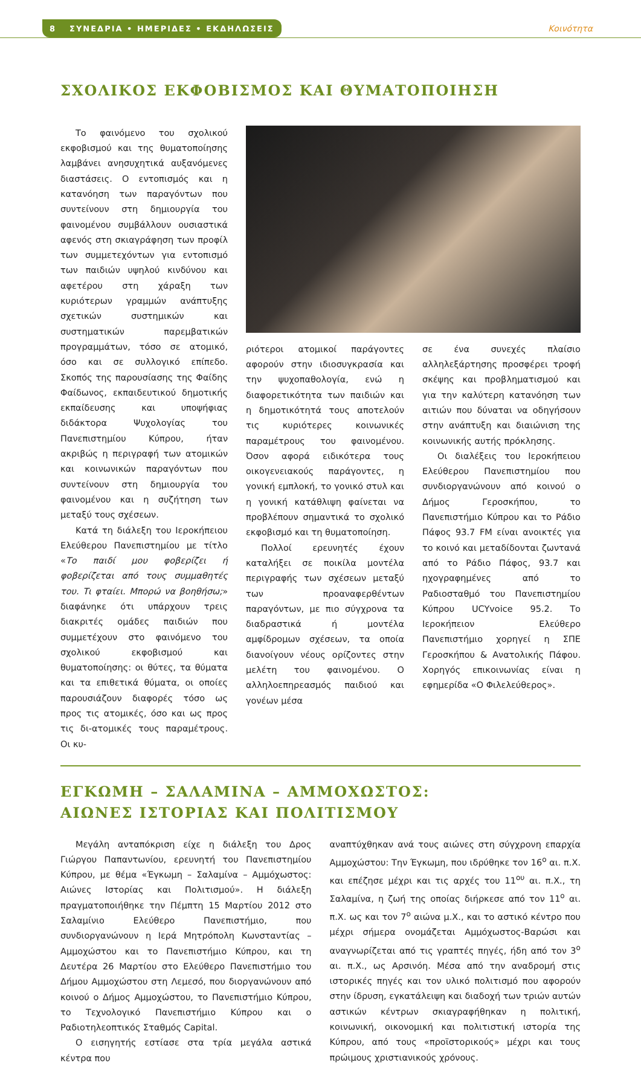8 ΣΥΝΕΔΡΙΑ • ΗΜΕΡΙΔΕΣ • ΕΚΔΗΛΩΣΕΙΣ
Κοινότητα
ΣΧΟΛΙΚΟΣ ΕΚΦΟΒΙΣΜΟΣ ΚΑΙ ΘΥΜΑΤΟΠΟΙΗΣΗ
Το φαινόμενο του σχολικού εκφοβισμού και της θυματοποίησης λαμβάνει ανησυχητικά αυξανόμενες διαστάσεις. Ο εντοπισμός και η κατανόηση των παραγόντων που συντείνουν στη δημιουργία του φαινομένου συμβάλλουν ουσιαστικά αφενός στη σκιαγράφηση των προφίλ των συμμετεχόντων για εντοπισμό των παιδιών υψηλού κινδύνου και αφετέρου στη χάραξη των κυριότερων γραμμών ανάπτυξης σχετικών συστημικών και συστηματικών παρεμβατικών προγραμμάτων, τόσο σε ατομικό, όσο και σε συλλογικό επίπεδο. Σκοπός της παρουσίασης της Φαίδης Φαίδωνος, εκπαιδευτικού δημοτικής εκπαίδευσης και υποψήφιας διδάκτορα Ψυχολογίας του Πανεπιστημίου Κύπρου, ήταν ακριβώς η περιγραφή των ατομικών και κοινωνικών παραγόντων που συντείνουν στη δημιουργία του φαινομένου και η συζήτηση των μεταξύ τους σχέσεων.
Κατά τη διάλεξη του Ιεροκήπειου Ελεύθερου Πανεπιστημίου με τίτλο «Το παιδί μου φοβερίζει ή φοβερίζεται από τους συμμαθητές του. Τι φταίει. Μπορώ να βοηθήσω;» διαφάνηκε ότι υπάρχουν τρεις διακριτές ομάδες παιδιών που συμμετέχουν στο φαινόμενο του σχολικού εκφοβισμού και θυματοποίησης: οι θύτες, τα θύματα και τα επιθετικά θύματα, οι οποίες παρουσιάζουν διαφορές τόσο ως προς τις ατομικές, όσο και ως προς τις δι-ατομικές τους παραμέτρους. Οι κυ-
ριότεροι ατομικοί παράγοντες αφορούν στην ιδιοσυγκρασία και την ψυχοπαθολογία, ενώ η διαφορετικότητα των παιδιών και η δημοτικότητά τους αποτελούν τις κυριότερες κοινωνικές παραμέτρους του φαινομένου. Όσον αφορά ειδικότερα τους οικογενειακούς παράγοντες, η γονική εμπλοκή, το γονικό στυλ και η γονική κατάθλιψη φαίνεται να προβλέπουν σημαντικά το σχολικό εκφοβισμό και τη θυματοποίηση.
Πολλοί ερευνητές έχουν καταλήξει σε ποικίλα μοντέλα περιγραφής των σχέσεων μεταξύ των προαναφερθέντων παραγόντων, με πιο σύγχρονα τα διαδραστικά ή μοντέλα αμφίδρομων σχέσεων, τα οποία διανοίγουν νέους ορίζοντες στην μελέτη του φαινομένου. Ο αλληλοεπηρεασμός παιδιού και γονέων μέσα
σε ένα συνεχές πλαίσιο αλληλεξάρτησης προσφέρει τροφή σκέψης και προβληματισμού και για την καλύτερη κατανόηση των αιτιών που δύναται να οδηγήσουν στην ανάπτυξη και διαιώνιση της κοινωνικής αυτής πρόκλησης.
Οι διαλέξεις του Ιεροκήπειου Ελεύθερου Πανεπιστημίου που συνδιοργανώνουν από κοινού ο Δήμος Γεροσκήπου, το Πανεπιστήμιο Κύπρου και το Ράδιο Πάφος 93.7 FM είναι ανοικτές για το κοινό και μεταδίδονται ζωντανά από το Ράδιο Πάφος, 93.7 και ηχογραφημένες από το Ραδιοσταθμό του Πανεπιστημίου Κύπρου UCYvoice 95.2. Το Ιεροκήπειον Ελεύθερο Πανεπιστήμιο χορηγεί η ΣΠΕ Γεροσκήπου & Ανατολικής Πάφου. Χορηγός επικοινωνίας είναι η εφημερίδα «Ο Φιλελεύθερος».
ΕΓΚΩΜΗ – ΣΑΛΑΜΙΝΑ – ΑΜΜΟΧΩΣΤΟΣ:
ΑΙΩΝΕΣ ΙΣΤΟΡΙΑΣ ΚΑΙ ΠΟΛΙΤΙΣΜΟΥ
Μεγάλη ανταπόκριση είχε η διάλεξη του Δρος Γιώργου Παπαντωνίου, ερευνητή του Πανεπιστημίου Κύπρου, με θέμα «Έγκωμη – Σαλαμίνα – Αμμόχωστος: Αιώνες Ιστορίας και Πολιτισμού». Η διάλεξη πραγματοποιήθηκε την Πέμπτη 15 Μαρτίου 2012 στο Σαλαμίνιο Ελεύθερο Πανεπιστήμιο, που συνδιοργανώνουν η Ιερά Μητρόπολη Κωνσταντίας – Αμμοχώστου και το Πανεπιστήμιο Κύπρου, και τη Δευτέρα 26 Μαρτίου στο Ελεύθερο Πανεπιστήμιο του Δήμου Αμμοχώστου στη Λεμεσό, που διοργανώνουν από κοινού ο Δήμος Αμμοχώστου, το Πανεπιστήμιο Κύπρου, το Τεχνολογικό Πανεπιστήμιο Κύπρου και ο Ραδιοτηλεοπτικός Σταθμός Capital.
Ο εισηγητής εστίασε στα τρία μεγάλα αστικά κέντρα που
αναπτύχθηκαν ανά τους αιώνες στη σύγχρονη επαρχία Αμμοχώστου: Την Έγκωμη, που ιδρύθηκε τον 16<sup>ο</sup> αι. π.Χ. και επέζησε μέχρι και τις αρχές του 11<sup>ου</sup> αι. π.Χ., τη Σαλαμίνα, η ζωή της οποίας διήρκεσε από τον 11<sup>ο</sup> αι. π.Χ. ως και τον 7<sup>ο</sup> αιώνα μ.Χ., και το αστικό κέντρο που μέχρι σήμερα ονομάζεται Αμμόχωστος-Βαρώσι και αναγνωρίζεται από τις γραπτές πηγές, ήδη από τον 3<sup>ο</sup> αι. π.Χ., ως Αρσινόη. Μέσα από την αναδρομή στις ιστορικές πηγές και τον υλικό πολιτισμό που αφορούν στην ίδρυση, εγκατάλειψη και διαδοχή των τριών αυτών αστικών κέντρων σκιαγραφήθηκαν η πολιτική, κοινωνική, οικονομική και πολιτιστική ιστορία της Κύπρου, από τους «προϊστορικούς» μέχρι και τους πρώιμους χριστιανικούς χρόνους.